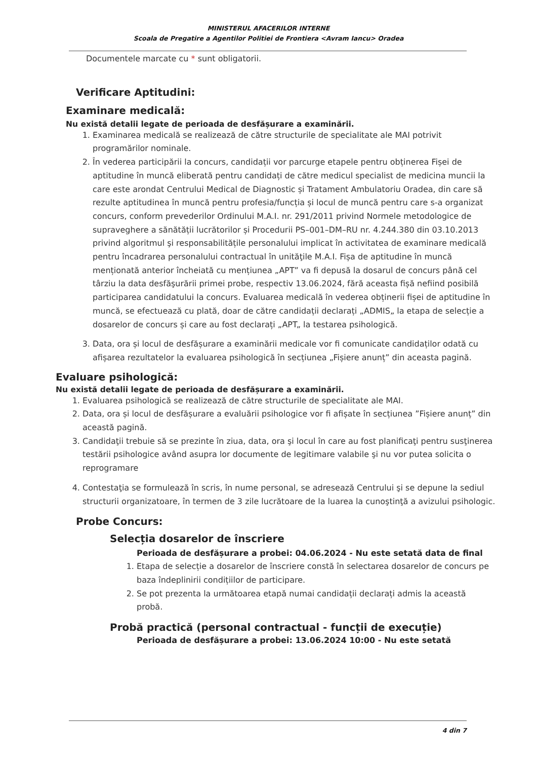MINISTERUL AFACERILOR INTERNE
Scoala de Pregatire a Agentilor Politiei de Frontiera <Avram Iancu> Oradea
Documentele marcate cu * sunt obligatorii.
Verificare Aptitudini:
Examinare medicală:
Nu există detalii legate de perioada de desfășurare a examinării.
1. Examinarea medicală se realizează de către structurile de specialitate ale MAI potrivit programărilor nominale.
2. În vederea participării la concurs, candidații vor parcurge etapele pentru obținerea Fișei de aptitudine în muncă eliberată pentru candidați de către medicul specialist de medicina muncii la care este arondat Centrului Medical de Diagnostic și Tratament Ambulatoriu Oradea, din care să rezulte aptitudinea în muncă pentru profesia/funcția și locul de muncă pentru care s-a organizat concurs, conform prevederilor Ordinului M.A.I. nr. 291/2011 privind Normele metodologice de supraveghere a sănătății lucrătorilor și Procedurii PS–001–DM–RU nr. 4.244.380 din 03.10.2013 privind algoritmul şi responsabilitățile personalului implicat în activitatea de examinare medicală pentru încadrarea personalului contractual în unităţile M.A.I. Fișa de aptitudine în muncă menționată anterior încheiată cu mențiunea „APT” va fi depusă la dosarul de concurs până cel târziu la data desfăşurării primei probe, respectiv 13.06.2024, fără aceasta fișă nefiind posibilă participarea candidatului la concurs. Evaluarea medicală în vederea obținerii fișei de aptitudine în muncă, se efectuează cu plată, doar de către candidații declarați „ADMIS„ la etapa de selecție a dosarelor de concurs și care au fost declarați „APT„ la testarea psihologică.
3. Data, ora și locul de desfășurare a examinării medicale vor fi comunicate candidaților odată cu afișarea rezultatelor la evaluarea psihologică în secțiunea „Fișiere anunț” din aceasta pagină.
Evaluare psihologică:
Nu există detalii legate de perioada de desfășurare a examinării.
1. Evaluarea psihologică se realizează de către structurile de specialitate ale MAI.
2. Data, ora și locul de desfășurare a evaluării psihologice vor fi afișate în secțiunea ”Fișiere anunț” din această pagină.
3. Candidaţii trebuie să se prezinte în ziua, data, ora şi locul în care au fost planificaţi pentru susţinerea testării psihologice având asupra lor documente de legitimare valabile şi nu vor putea solicita o reprogramare
4. Contestaţia se formulează în scris, în nume personal, se adresează Centrului şi se depune la sediul structurii organizatoare, în termen de 3 zile lucrătoare de la luarea la cunoştinţă a avizului psihologic.
Probe Concurs:
Selecția dosarelor de înscriere
Perioada de desfășurare a probei: 04.06.2024 - Nu este setată data de final
1. Etapa de selecție a dosarelor de înscriere constă în selectarea dosarelor de concurs pe baza îndeplinirii condițiilor de participare.
2. Se pot prezenta la următoarea etapă numai candidații declarați admis la această probă.
Probă practică (personal contractual - funcții de execuție)
Perioada de desfășurare a probei: 13.06.2024 10:00 - Nu este setată
4 din 7